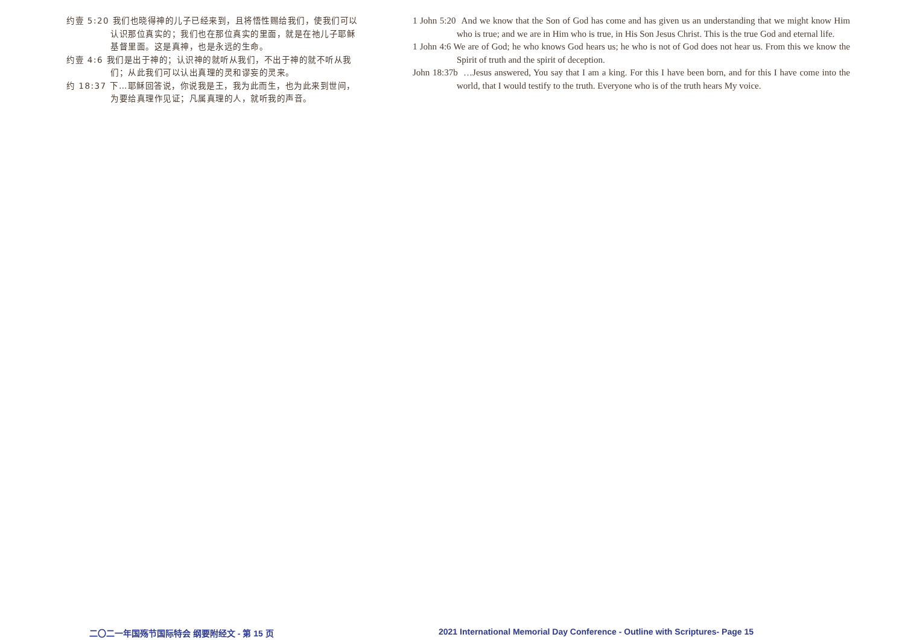约壹 5:20 我们也晓得神的儿子已经来到，且将悟性赐给我们，使我们可以认识那位真实的；我们也在那位真实的里面，就是在祂儿子耶稣基督里面。这是真神，也是永远的生命。
约壹 4:6 我们是出于神的；认识神的就听从我们，不出于神的就不听从我们；从此我们可以认出真理的灵和谬妄的灵来。
约 18:37 下…耶稣回答说，你说我是王，我为此而生，也为此来到世间，为要给真理作见证；凡属真理的人，就听我的声音。
1 John 5:20 And we know that the Son of God has come and has given us an understanding that we might know Him who is true; and we are in Him who is true, in His Son Jesus Christ. This is the true God and eternal life.
1 John 4:6 We are of God; he who knows God hears us; he who is not of God does not hear us. From this we know the Spirit of truth and the spirit of deception.
John 18:37b …Jesus answered, You say that I am a king. For this I have been born, and for this I have come into the world, that I would testify to the truth. Everyone who is of the truth hears My voice.
二〇二一年国殇节国际特会 纲要附经文 - 第 15 页
2021 International Memorial Day Conference - Outline with Scriptures- Page 15